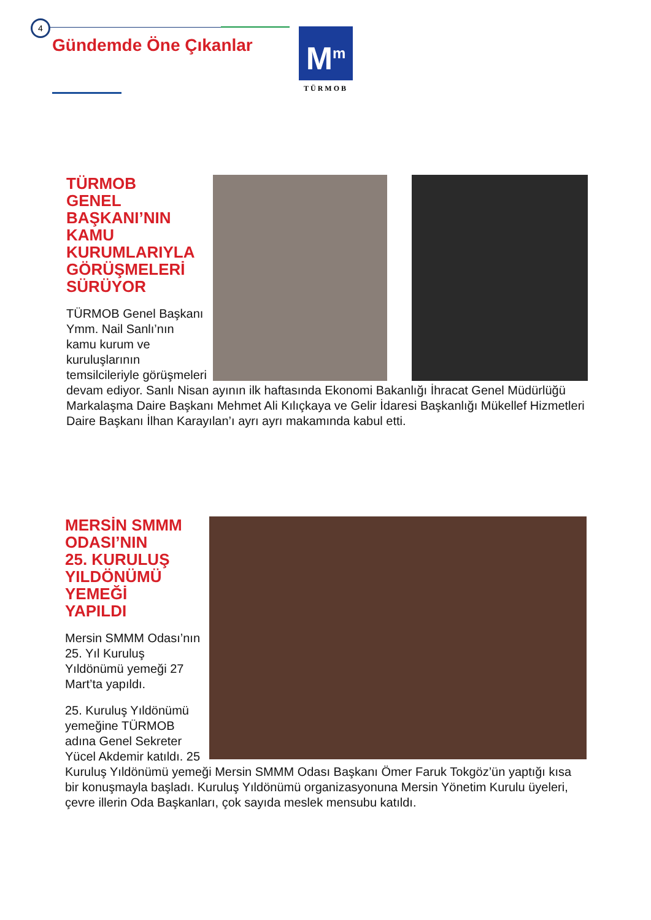4
Gündemde Öne Çıkanlar
M<sup>m</sup>
TÜRMOB
TÜRMOB
GENEL
BAŞKANI’NIN
KAMU
KURUMLARIYLA
GÖRÜŞMELERİ
SÜRÜYOR
TÜRMOB Genel Başkanı Ymm. Nail Sanlı’nın kamu kurum ve kuruluşlarının temsilcileriyle görüşmeleri devam ediyor. Sanlı Nisan ayının ilk haftasında Ekonomi Bakanlığı İhracat Genel Müdürlüğü Markalaşma Daire Başkanı Mehmet Ali Kılıçkaya ve Gelir İdaresi Başkanlığı Mükellef Hizmetleri Daire Başkanı İlhan Karayılan’ı ayrı ayrı makamında kabul etti.
MERSİN SMMM
ODASI’NIN
25. KURULUŞ
YILDÖNÜMÜ
YEMEĞİ
YAPILDI
Mersin SMMM Odası’nın 25. Yıl Kuruluş Yıldönümü yemeği 27 Mart’ta yapıldı.
25. Kuruluş Yıldönümü yemeğine TÜRMOB adına Genel Sekreter Yücel Akdemir katıldı. 25 Kuruluş Yıldönümü yemeği Mersin SMMM Odası Başkanı Ömer Faruk Tokgöz’ün yaptığı kısa bir konuşmayla başladı. Kuruluş Yıldönümü organizasyonuna Mersin Yönetim Kurulu üyeleri, çevre illerin Oda Başkanları, çok sayıda meslek mensubu katıldı.